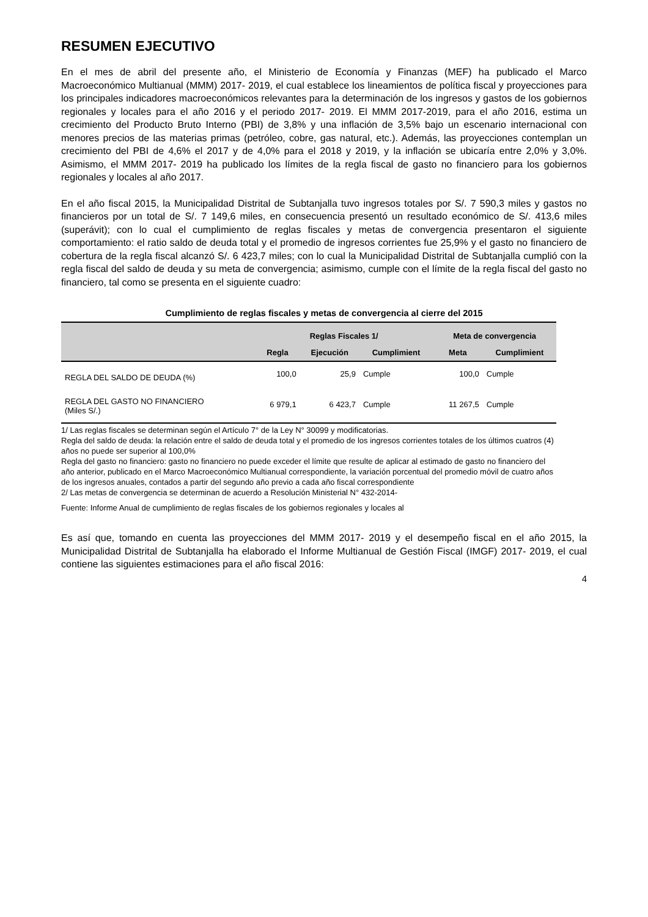RESUMEN EJECUTIVO
En el mes de abril del presente año, el Ministerio de Economía y Finanzas (MEF) ha publicado el Marco Macroeconómico Multianual (MMM) 2017- 2019, el cual establece los lineamientos de política fiscal y proyecciones para los principales indicadores macroeconómicos relevantes para la determinación de los ingresos y gastos de los gobiernos regionales y locales para el año 2016 y el periodo 2017- 2019. El MMM 2017-2019, para el año 2016, estima un crecimiento del Producto Bruto Interno (PBI) de 3,8% y una inflación de 3,5% bajo un escenario internacional con menores precios de las materias primas (petróleo, cobre, gas natural, etc.). Además, las proyecciones contemplan un crecimiento del PBI de 4,6% el 2017 y de 4,0% para el 2018 y 2019, y la inflación se ubicaría entre 2,0% y 3,0%. Asimismo, el MMM 2017- 2019 ha publicado los límites de la regla fiscal de gasto no financiero para los gobiernos regionales y locales al año 2017.
En el año fiscal 2015, la Municipalidad Distrital de Subtanjalla tuvo ingresos totales por S/. 7 590,3 miles y gastos no financieros por un total de S/. 7 149,6 miles, en consecuencia presentó un resultado económico de S/. 413,6 miles (superávit); con lo cual el cumplimiento de reglas fiscales y metas de convergencia presentaron el siguiente comportamiento: el ratio saldo de deuda total y el promedio de ingresos corrientes fue 25,9% y el gasto no financiero de cobertura de la regla fiscal alcanzó S/. 6 423,7 miles; con lo cual la Municipalidad Distrital de Subtanjalla cumplió con la regla fiscal del saldo de deuda y su meta de convergencia; asimismo, cumple con el límite de la regla fiscal del gasto no financiero, tal como se presenta en el siguiente cuadro:
Cumplimiento de reglas fiscales y metas de convergencia al cierre del 2015
| | Reglas Fiscales 1/ | | | Meta de convergencia | |
| --- | --- | --- | --- | --- | --- |
| | Regla | Ejecución | Cumplimient | Meta | Cumplimient |
| REGLA DEL SALDO DE DEUDA (%) | 100,0 | 25,9 | Cumple | 100,0 | Cumple |
| REGLA DEL GASTO NO FINANCIERO (Miles S/.) | 6 979,1 | 6 423,7 | Cumple | 11 267,5 | Cumple |
1/ Las reglas fiscales se determinan según el Artículo 7° de la Ley N° 30099 y modificatorias.
Regla del saldo de deuda: la relación entre el saldo de deuda total y el promedio de los ingresos corrientes totales de los últimos cuatros (4) años no puede ser superior al 100,0%
Regla del gasto no financiero: gasto no financiero no puede exceder el límite que resulte de aplicar al estimado de gasto no financiero del año anterior, publicado en el Marco Macroeconómico Multianual correspondiente, la variación porcentual del promedio móvil de cuatro años de los ingresos anuales, contados a partir del segundo año previo a cada año fiscal correspondiente
2/ Las metas de convergencia se determinan de acuerdo a Resolución Ministerial N° 432-2014-
Fuente: Informe Anual de cumplimiento de reglas fiscales de los gobiernos regionales y locales al
Es así que, tomando en cuenta las proyecciones del MMM 2017- 2019 y el desempeño fiscal en el año 2015, la Municipalidad Distrital de Subtanjalla ha elaborado el Informe Multianual de Gestión Fiscal (IMGF) 2017- 2019, el cual contiene las siguientes estimaciones para el año fiscal 2016:
4